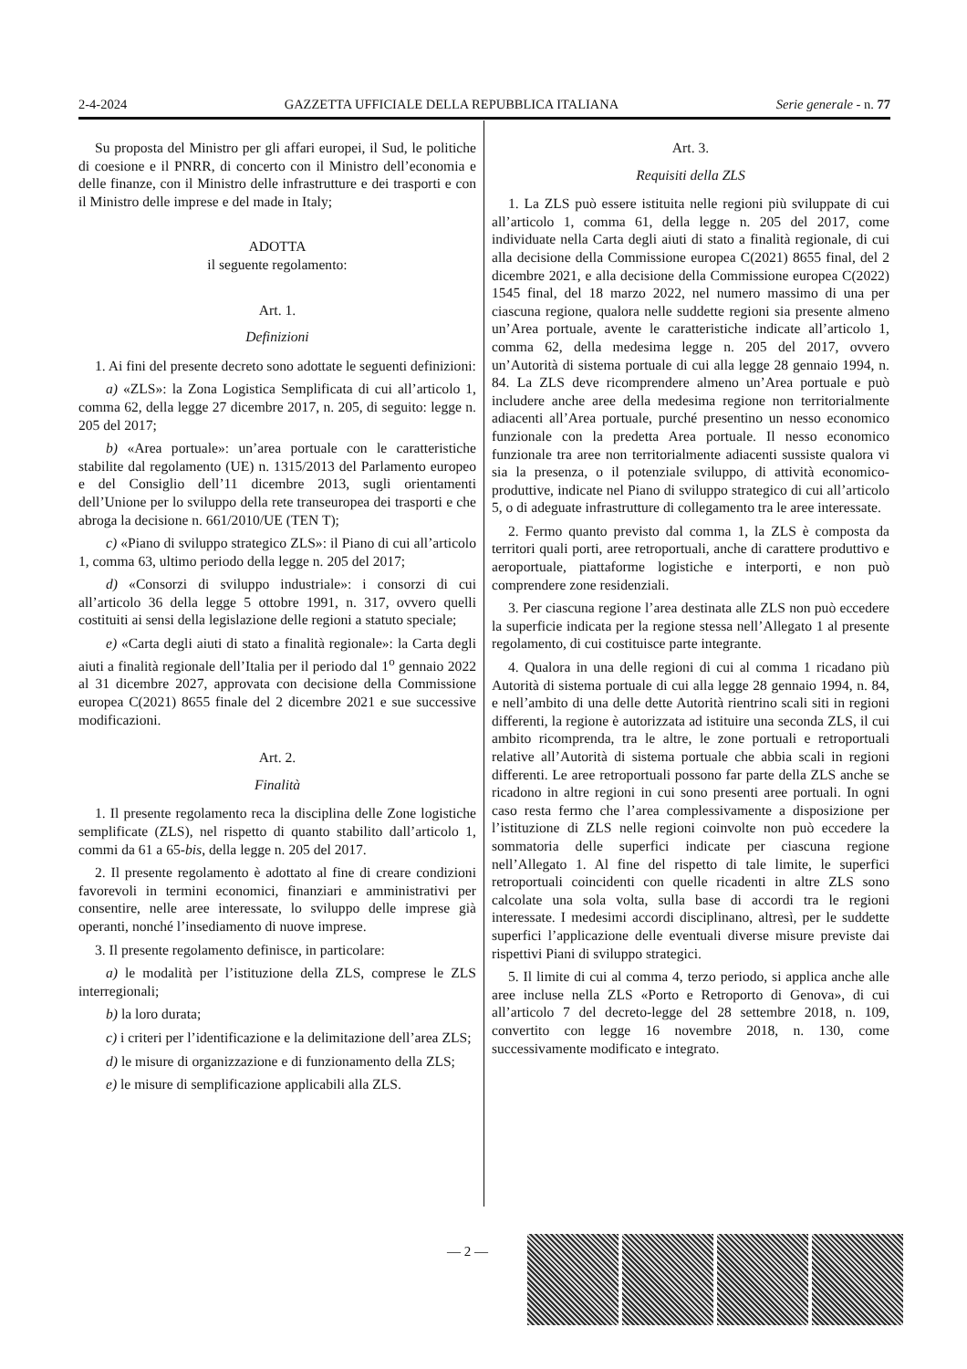2-4-2024 GAZZETTA UFFICIALE DELLA REPUBBLICA ITALIANA Serie generale - n. 77
Su proposta del Ministro per gli affari europei, il Sud, le politiche di coesione e il PNRR, di concerto con il Ministro dell’economia e delle finanze, con il Ministro delle infrastrutture e dei trasporti e con il Ministro delle imprese e del made in Italy;
ADOTTA
il seguente regolamento:
Art. 1.
Definizioni
1. Ai fini del presente decreto sono adottate le seguenti definizioni:
a) «ZLS»: la Zona Logistica Semplificata di cui all’articolo 1, comma 62, della legge 27 dicembre 2017, n. 205, di seguito: legge n. 205 del 2017;
b) «Area portuale»: un’area portuale con le caratteristiche stabilite dal regolamento (UE) n. 1315/2013 del Parlamento europeo e del Consiglio dell’11 dicembre 2013, sugli orientamenti dell’Unione per lo sviluppo della rete transeuropea dei trasporti e che abroga la decisione n. 661/2010/UE (TEN T);
c) «Piano di sviluppo strategico ZLS»: il Piano di cui all’articolo 1, comma 63, ultimo periodo della legge n. 205 del 2017;
d) «Consorzi di sviluppo industriale»: i consorzi di cui all’articolo 36 della legge 5 ottobre 1991, n. 317, ovvero quelli costituiti ai sensi della legislazione delle regioni a statuto speciale;
e) «Carta degli aiuti di stato a finalità regionale»: la Carta degli aiuti a finalità regionale dell’Italia per il periodo dal 1<sup>o</sup> gennaio 2022 al 31 dicembre 2027, approvata con decisione della Commissione europea C(2021) 8655 finale del 2 dicembre 2021 e sue successive modificazioni.
Art. 2.
Finalità
1. Il presente regolamento reca la disciplina delle Zone logistiche semplificate (ZLS), nel rispetto di quanto stabilito dall’articolo 1, commi da 61 a 65-bis, della legge n. 205 del 2017.
2. Il presente regolamento è adottato al fine di creare condizioni favorevoli in termini economici, finanziari e amministrativi per consentire, nelle aree interessate, lo sviluppo delle imprese già operanti, nonché l’insediamento di nuove imprese.
3. Il presente regolamento definisce, in particolare:
a) le modalità per l’istituzione della ZLS, comprese le ZLS interregionali;
b) la loro durata;
c) i criteri per l’identificazione e la delimitazione dell’area ZLS;
d) le misure di organizzazione e di funzionamento della ZLS;
e) le misure di semplificazione applicabili alla ZLS.
Art. 3.
Requisiti della ZLS
1. La ZLS può essere istituita nelle regioni più sviluppate di cui all’articolo 1, comma 61, della legge n. 205 del 2017, come individuate nella Carta degli aiuti di stato a finalità regionale, di cui alla decisione della Commissione europea C(2021) 8655 final, del 2 dicembre 2021, e alla decisione della Commissione europea C(2022) 1545 final, del 18 marzo 2022, nel numero massimo di una per ciascuna regione, qualora nelle suddette regioni sia presente almeno un’Area portuale, avente le caratteristiche indicate all’articolo 1, comma 62, della medesima legge n. 205 del 2017, ovvero un’Autorità di sistema portuale di cui alla legge 28 gennaio 1994, n. 84. La ZLS deve ricomprendere almeno un’Area portuale e può includere anche aree della medesima regione non territorialmente adiacenti all’Area portuale, purché presentino un nesso economico funzionale con la predetta Area portuale. Il nesso economico funzionale tra aree non territorialmente adiacenti sussiste qualora vi sia la presenza, o il potenziale sviluppo, di attività economico-produttive, indicate nel Piano di sviluppo strategico di cui all’articolo 5, o di adeguate infrastrutture di collegamento tra le aree interessate.
2. Fermo quanto previsto dal comma 1, la ZLS è composta da territori quali porti, aree retroportuali, anche di carattere produttivo e aeroportuale, piattaforme logistiche e interporti, e non può comprendere zone residenziali.
3. Per ciascuna regione l’area destinata alle ZLS non può eccedere la superficie indicata per la regione stessa nell’Allegato 1 al presente regolamento, di cui costituisce parte integrante.
4. Qualora in una delle regioni di cui al comma 1 ricadano più Autorità di sistema portuale di cui alla legge 28 gennaio 1994, n. 84, e nell’ambito di una delle dette Autorità rientrino scali siti in regioni differenti, la regione è autorizzata ad istituire una seconda ZLS, il cui ambito ricomprenda, tra le altre, le zone portuali e retroportuali relative all’Autorità di sistema portuale che abbia scali in regioni differenti. Le aree retroportuali possono far parte della ZLS anche se ricadono in altre regioni in cui sono presenti aree portuali. In ogni caso resta fermo che l’area complessivamente a disposizione per l’istituzione di ZLS nelle regioni coinvolte non può eccedere la sommatoria delle superfici indicate per ciascuna regione nell’Allegato 1. Al fine del rispetto di tale limite, le superfici retroportuali coincidenti con quelle ricadenti in altre ZLS sono calcolate una sola volta, sulla base di accordi tra le regioni interessate. I medesimi accordi disciplinano, altresì, per le suddette superfici l’applicazione delle eventuali diverse misure previste dai rispettivi Piani di sviluppo strategici.
5. Il limite di cui al comma 4, terzo periodo, si applica anche alle aree incluse nella ZLS «Porto e Retroporto di Genova», di cui all’articolo 7 del decreto-legge del 28 settembre 2018, n. 109, convertito con legge 16 novembre 2018, n. 130, come successivamente modificato e integrato.
— 2 —